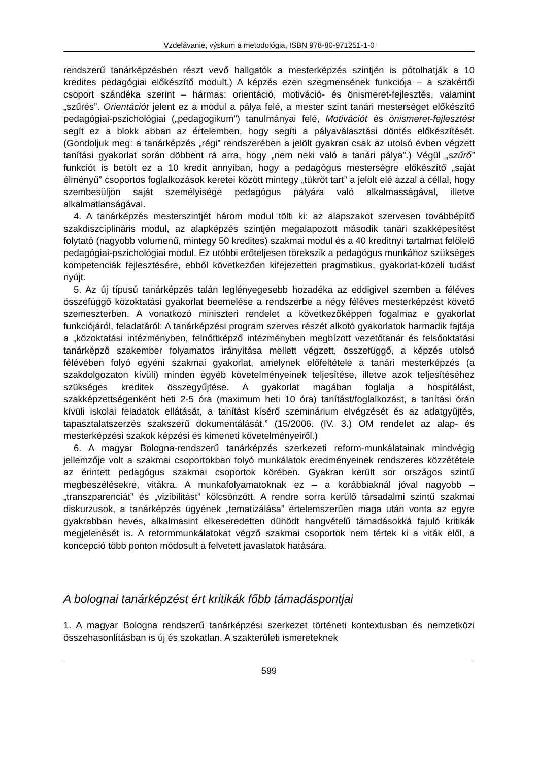Vzdelávanie, výskum a metodológia, ISBN 978-80-971251-1-0
rendszerű tanárképzésben részt vevő hallgatók a mesterképzés szintjén is pótolhatják a 10 kredites pedagógiai előkészítő modult.) A képzés ezen szegmensének funkciója – a szakértői csoport szándéka szerint – hármas: orientáció, motiváció- és önismeret-fejlesztés, valamint „szűrés”. Orientációt jelent ez a modul a pálya felé, a mester szint tanári mesterséget előkészítő pedagógiai-pszichológiai („pedagogikum”) tanulmányai felé, Motivációt és önismeret-fejlesztést segít ez a blokk abban az értelemben, hogy segíti a pályaválasztási döntés előkészítését. (Gondoljuk meg: a tanárképzés „régi” rendszerében a jelölt gyakran csak az utolsó évben végzett tanítási gyakorlat során döbbent rá arra, hogy „nem neki való a tanári pálya”.) Végül „szűrő” funkciót is betölt ez a 10 kredit annyiban, hogy a pedagógus mesterségre előkészítő „saját élményű” csoportos foglalkozások keretei között mintegy „tükröt tart” a jelölt elé azzal a céllal, hogy szembesüljön saját személyisége pedagógus pályára való alkalmasságával, illetve alkalmatlanságával.
4. A tanárképzés mesterszintjét három modul tölti ki: az alapszakot szervesen továbbépítő szakdiszciplináris modul, az alapképzés szintjén megalapozott második tanári szakképesítést folytató (nagyobb volumenű, mintegy 50 kredites) szakmai modul és a 40 kreditnyi tartalmat felölelő pedagógiai-pszichológiai modul. Ez utóbbi erőteljesen törekszik a pedagógus munkához szükséges kompetenciák fejlesztésére, ebből következően kifejezetten pragmatikus, gyakorlat-közeli tudást nyújt.
5. Az új típusú tanárképzés talán leglényegesebb hozadéka az eddigivel szemben a féléves összefüggő közoktatási gyakorlat beemelése a rendszerbe a négy féléves mesterképzést követő szemeszterben. A vonatkozó miniszteri rendelet a következőképpen fogalmaz e gyakorlat funkciójáról, feladatáról: A tanárképzési program szerves részét alkotó gyakorlatok harmadik fajtája a „közoktatási intézményben, felnőttképző intézményben megbízott vezetőtanár és felsőoktatási tanárképző szakember folyamatos irányítása mellett végzett, összefüggő, a képzés utolsó félévében folyó egyéni szakmai gyakorlat, amelynek előfeltétele a tanári mesterképzés (a szakdolgozaton kívüli) minden egyéb követelményeinek teljesítése, illetve azok teljesítéséhez szükséges kreditek összegyűjtése. A gyakorlat magában foglalja a hospitálást, szakképzettségenként heti 2-5 óra (maximum heti 10 óra) tanítást/foglalkozást, a tanítási órán kívüli iskolai feladatok ellátását, a tanítást kísérő szeminárium elvégzését és az adatgyűjtés, tapasztalatszerzés szakszerű dokumentálását.” (15/2006. (IV. 3.) OM rendelet az alap- és mesterképzési szakok képzési és kimeneti követelményeiről.)
6. A magyar Bologna-rendszerű tanárképzés szerkezeti reform-munkálatainak mindvégig jellemzője volt a szakmai csoportokban folyó munkálatok eredményeinek rendszeres közzététele az érintett pedagógus szakmai csoportok körében. Gyakran került sor országos szintű megbeszélésekre, vitákra. A munkafolyamatoknak ez – a korábbiaknál jóval nagyobb – „transzparenciát” és „vizibilitást” kölcsönzött. A rendre sorra kerülő társadalmi szintű szakmai diskurzusok, a tanárképzés ügyének „tematizálása” értelemszerűen maga után vonta az egyre gyakrabban heves, alkalmasint elkeseredetten dühödt hangvételű támadásokká fajuló kritikák megjelenését is. A reformmunkálatokat végző szakmai csoportok nem tértek ki a viták elől, a koncepció több ponton módosult a felvetett javaslatok hatására.
A bolognai tanárképzést ért kritikák főbb támadáspontjai
1. A magyar Bologna rendszerű tanárképzési szerkezet történeti kontextusban és nemzetközi összehasonlításban is új és szokatlan. A szakterületi ismereteknek
599